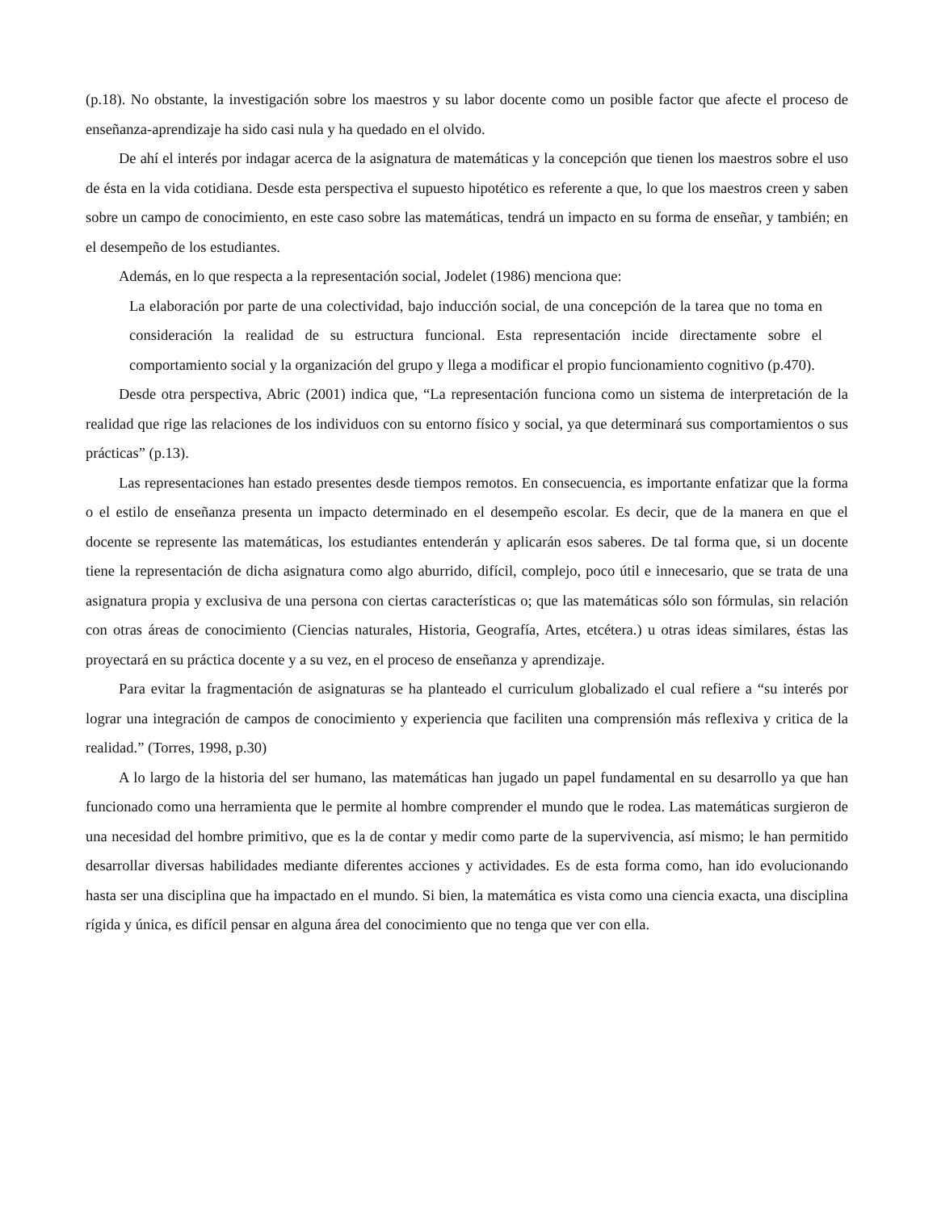(p.18). No obstante, la investigación sobre los maestros y su labor docente como un posible factor que afecte el proceso de enseñanza-aprendizaje ha sido casi nula y ha quedado en el olvido.
De ahí el interés por indagar acerca de la asignatura de matemáticas y la concepción que tienen los maestros sobre el uso de ésta en la vida cotidiana. Desde esta perspectiva el supuesto hipotético es referente a que, lo que los maestros creen y saben sobre un campo de conocimiento, en este caso sobre las matemáticas, tendrá un impacto en su forma de enseñar, y también; en el desempeño de los estudiantes.
Además, en lo que respecta a la representación social, Jodelet (1986) menciona que:
La elaboración por parte de una colectividad, bajo inducción social, de una concepción de la tarea que no toma en consideración la realidad de su estructura funcional. Esta representación incide directamente sobre el comportamiento social y la organización del grupo y llega a modificar el propio funcionamiento cognitivo (p.470).
Desde otra perspectiva, Abric (2001) indica que, “La representación funciona como un sistema de interpretación de la realidad que rige las relaciones de los individuos con su entorno físico y social, ya que determinará sus comportamientos o sus prácticas” (p.13).
Las representaciones han estado presentes desde tiempos remotos. En consecuencia, es importante enfatizar que la forma o el estilo de enseñanza presenta un impacto determinado en el desempeño escolar. Es decir, que de la manera en que el docente se represente las matemáticas, los estudiantes entenderán y aplicarán esos saberes. De tal forma que, si un docente tiene la representación de dicha asignatura como algo aburrido, difícil, complejo, poco útil e innecesario, que se trata de una asignatura propia y exclusiva de una persona con ciertas características o; que las matemáticas sólo son fórmulas, sin relación con otras áreas de conocimiento (Ciencias naturales, Historia, Geografía, Artes, etcétera.) u otras ideas similares, éstas las proyectará en su práctica docente y a su vez, en el proceso de enseñanza y aprendizaje.
Para evitar la fragmentación de asignaturas se ha planteado el curriculum globalizado el cual refiere a “su interés por lograr una integración de campos de conocimiento y experiencia que faciliten una comprensión más reflexiva y critica de la realidad.” (Torres, 1998, p.30)
A lo largo de la historia del ser humano, las matemáticas han jugado un papel fundamental en su desarrollo ya que han funcionado como una herramienta que le permite al hombre comprender el mundo que le rodea. Las matemáticas surgieron de una necesidad del hombre primitivo, que es la de contar y medir como parte de la supervivencia, así mismo; le han permitido desarrollar diversas habilidades mediante diferentes acciones y actividades. Es de esta forma como, han ido evolucionando hasta ser una disciplina que ha impactado en el mundo. Si bien, la matemática es vista como una ciencia exacta, una disciplina rígida y única, es difícil pensar en alguna área del conocimiento que no tenga que ver con ella.